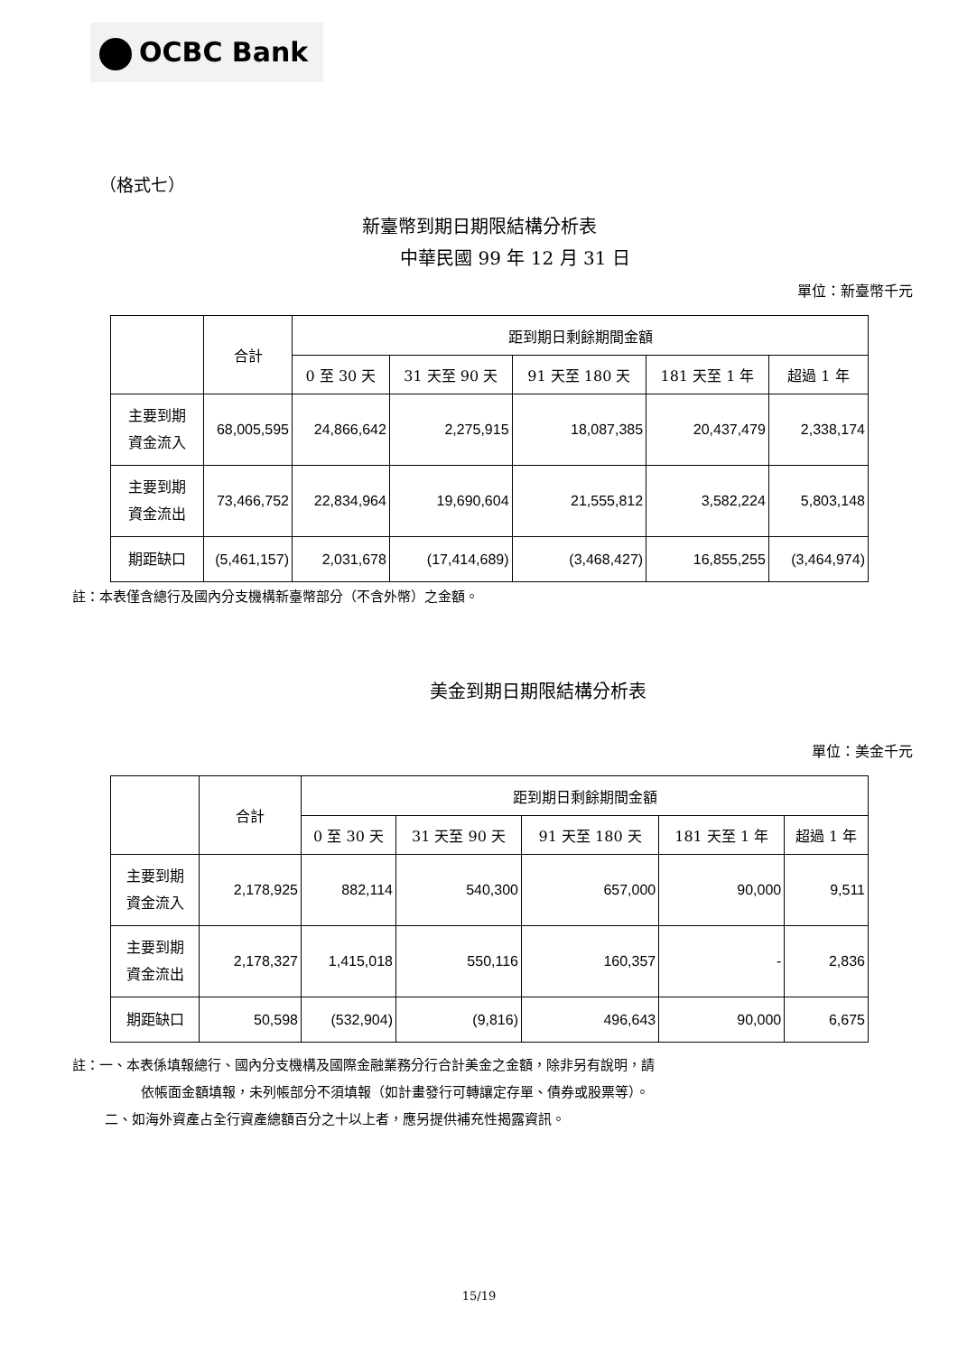OCBC Bank
（格式七）
新臺幣到期日期限結構分析表
中華民國 99 年 12 月 31 日
單位：新臺幣千元
| | 合計 | 距到期日剩餘期間金額 | | | | |
| --- | --- | --- | --- | --- | --- | --- |
| | | 0 至 30 天 | 31 天至 90 天 | 91 天至 180 天 | 181 天至 1 年 | 超過 1 年 |
| 主要到期 資金流入 | 68,005,595 | 24,866,642 | 2,275,915 | 18,087,385 | 20,437,479 | 2,338,174 |
| 主要到期 資金流出 | 73,466,752 | 22,834,964 | 19,690,604 | 21,555,812 | 3,582,224 | 5,803,148 |
| 期距缺口 | (5,461,157) | 2,031,678 | (17,414,689) | (3,468,427) | 16,855,255 | (3,464,974) |
註：本表僅含總行及國內分支機構新臺幣部分（不含外幣）之金額。
美金到期日期限結構分析表
單位：美金千元
| | 合計 | 距到期日剩餘期間金額 | | | | |
| --- | --- | --- | --- | --- | --- | --- |
| | | 0 至 30 天 | 31 天至 90 天 | 91 天至 180 天 | 181 天至 1 年 | 超過 1 年 |
| 主要到期 資金流入 | 2,178,925 | 882,114 | 540,300 | 657,000 | 90,000 | 9,511 |
| 主要到期 資金流出 | 2,178,327 | 1,415,018 | 550,116 | 160,357 | - | 2,836 |
| 期距缺口 | 50,598 | (532,904) | (9,816) | 496,643 | 90,000 | 6,675 |
註：一、本表係填報總行、國內分支機構及國際金融業務分行合計美金之金額，除非另有說明，請
依帳面金額填報，未列帳部分不須填報（如計畫發行可轉讓定存單、債券或股票等）。
二、如海外資產占全行資產總額百分之十以上者，應另提供補充性揭露資訊。
15/19